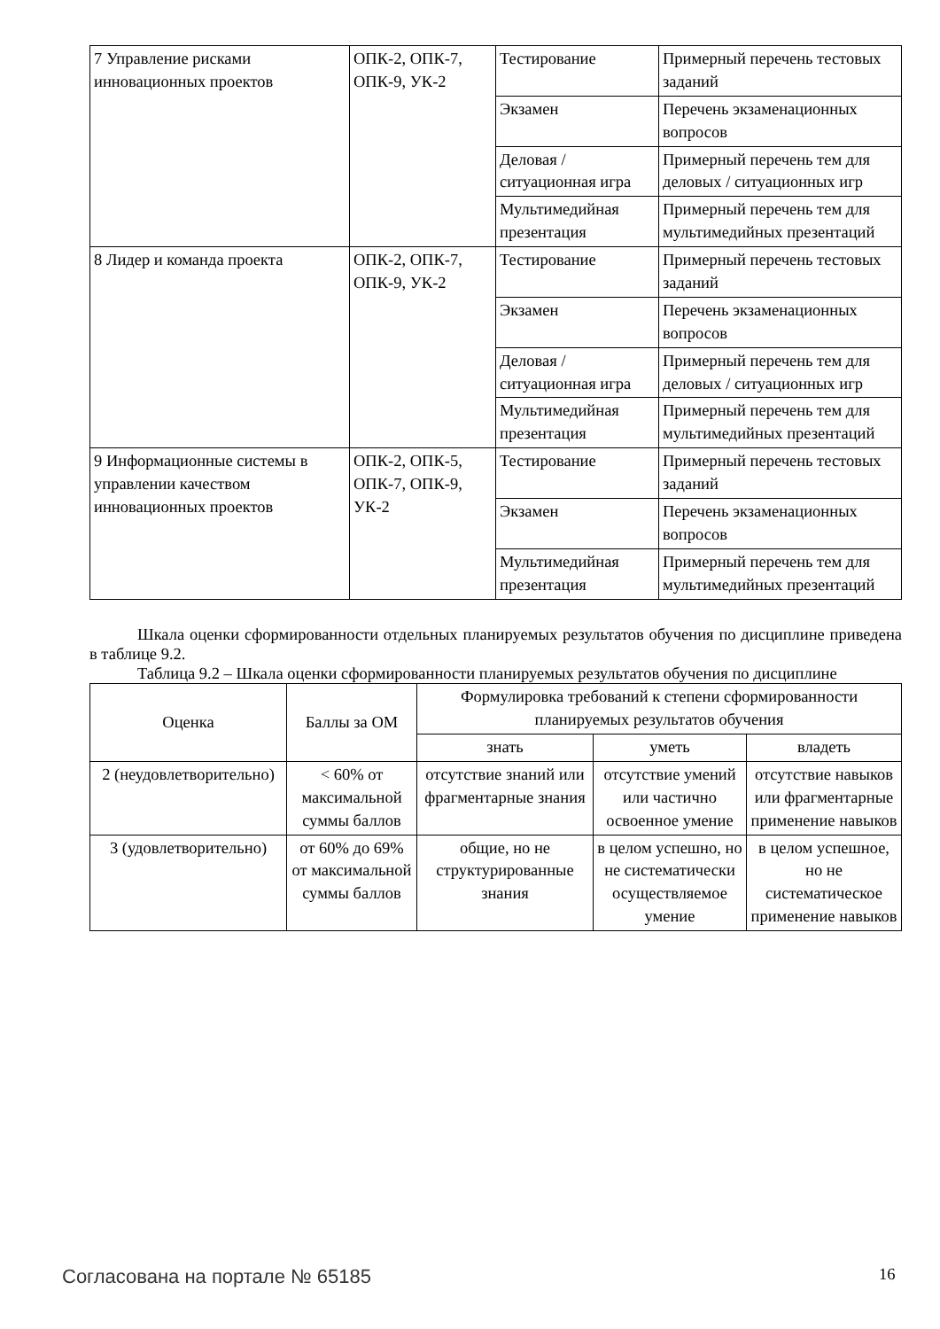| 7 Управление рисками инновационных проектов | ОПК-2, ОПК-7, ОПК-9, УК-2 | Тестирование | Примерный перечень тестовых заданий |
| | | Экзамен | Перечень экзаменационных вопросов |
| | | Деловая / ситуационная игра | Примерный перечень тем для деловых / ситуационных игр |
| | | Мультимедийная презентация | Примерный перечень тем для мультимедийных презентаций |
| 8 Лидер и команда проекта | ОПК-2, ОПК-7, ОПК-9, УК-2 | Тестирование | Примерный перечень тестовых заданий |
| | | Экзамен | Перечень экзаменационных вопросов |
| | | Деловая / ситуационная игра | Примерный перечень тем для деловых / ситуационных игр |
| | | Мультимедийная презентация | Примерный перечень тем для мультимедийных презентаций |
| 9 Информационные системы в управлении качеством инновационных проектов | ОПК-2, ОПК-5, ОПК-7, ОПК-9, УК-2 | Тестирование | Примерный перечень тестовых заданий |
| | | Экзамен | Перечень экзаменационных вопросов |
| | | Мультимедийная презентация | Примерный перечень тем для мультимедийных презентаций |
Шкала оценки сформированности отдельных планируемых результатов обучения по дисциплине приведена в таблице 9.2.
Таблица 9.2 – Шкала оценки сформированности планируемых результатов обучения по дисциплине
| Оценка | Баллы за ОМ | Формулировка требований к степени сформированности планируемых результатов обучения | | |
| --- | --- | --- | --- | --- |
| | | знать | уметь | владеть |
| 2 (неудовлетворительно) | < 60% от максимальной суммы баллов | отсутствие знаний или фрагментарные знания | отсутствие умений или частично освоенное умение | отсутствие навыков или фрагментарные применение навыков |
| 3 (удовлетворительно) | от 60% до 69% от максимальной суммы баллов | общие, но не структурированные знания | в целом успешно, но не систематически осуществляемое умение | в целом успешное, но не систематическое применение навыков |
Согласована на портале № 65185 16